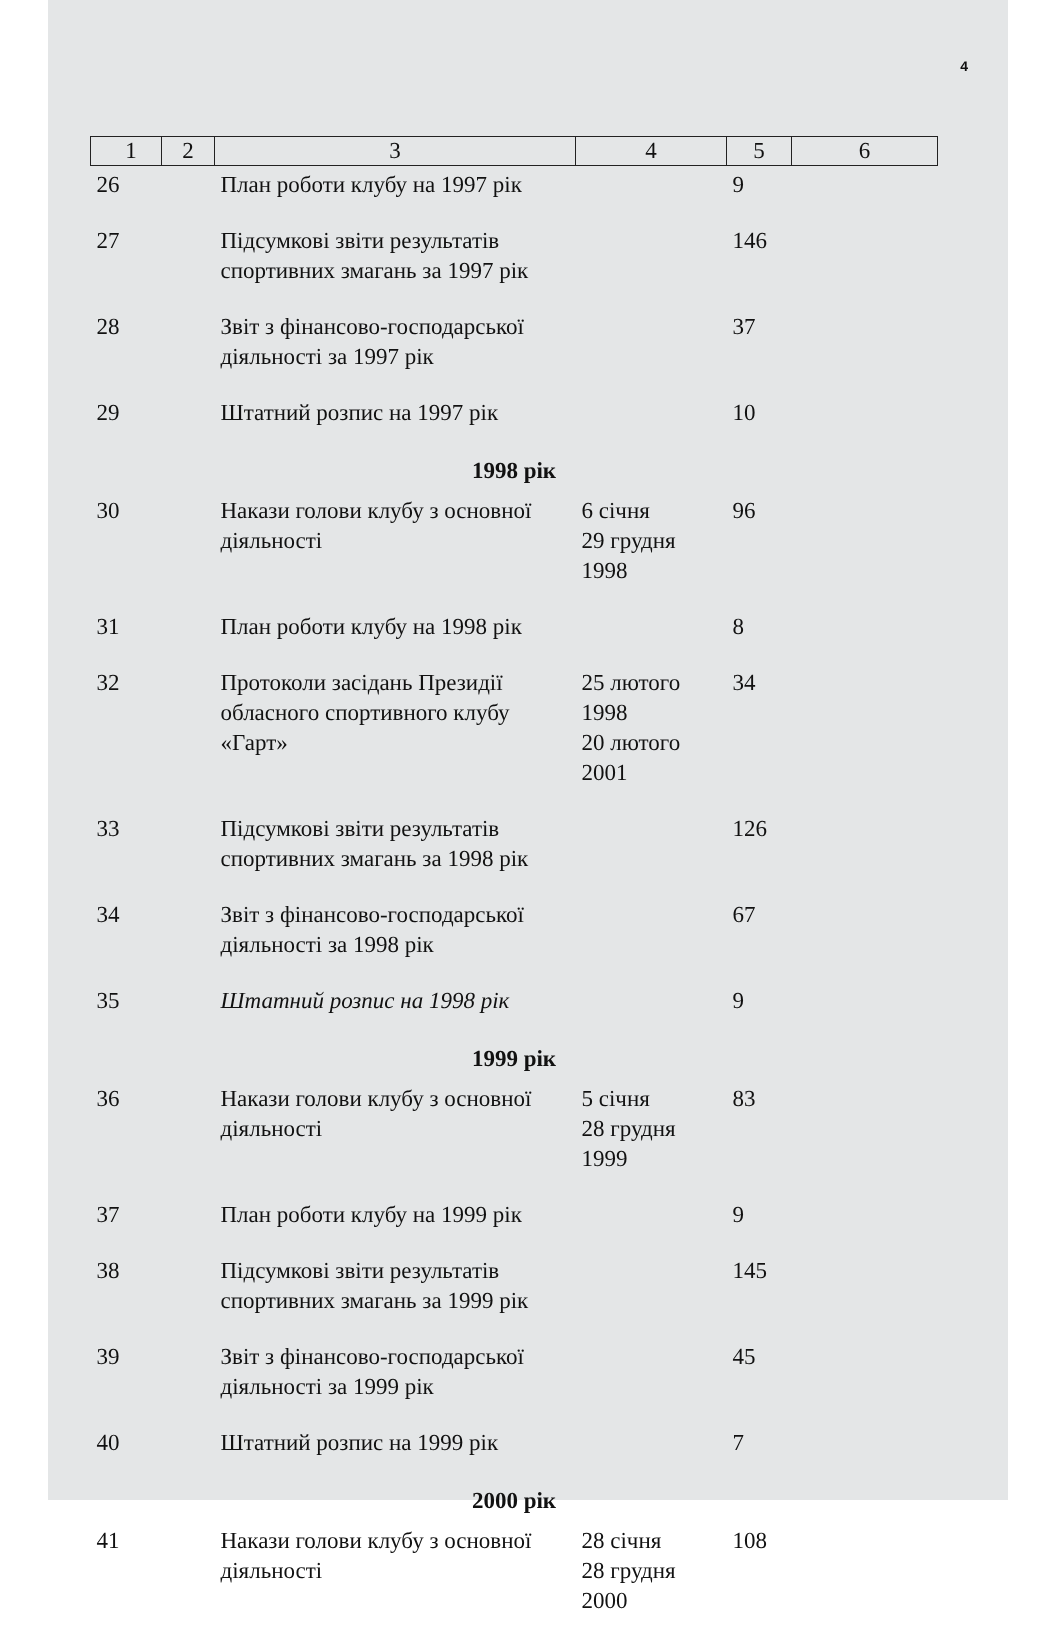4
| 1 | 2 | 3 | 4 | 5 | 6 |
| --- | --- | --- | --- | --- | --- |
| 26 | | План роботи клубу на 1997 рік | | 9 | |
| 27 | | Підсумкові звіти результатів спортивних змагань за 1997 рік | | 146 | |
| 28 | | Звіт з фінансово-господарської діяльності за 1997 рік | | 37 | |
| 29 | | Штатний розпис на 1997 рік | | 10 | |
| 1998 рік | | | | | |
| 30 | | Накази голови клубу з основної діяльності | 6 січня 29 грудня 1998 | 96 | |
| 31 | | План роботи клубу на 1998 рік | | 8 | |
| 32 | | Протоколи засідань Президії обласного спортивного клубу «Гарт» | 25 лютого 1998 20 лютого 2001 | 34 | |
| 33 | | Підсумкові звіти результатів спортивних змагань за 1998 рік | | 126 | |
| 34 | | Звіт з фінансово-господарської діяльності за 1998 рік | | 67 | |
| 35 | | Штатний розпис на 1998 рік | | 9 | |
| 1999 рік | | | | | |
| 36 | | Накази голови клубу з основної діяльності | 5 січня 28 грудня 1999 | 83 | |
| 37 | | План роботи клубу на 1999 рік | | 9 | |
| 38 | | Підсумкові звіти результатів спортивних змагань за 1999 рік | | 145 | |
| 39 | | Звіт з фінансово-господарської діяльності за 1999 рік | | 45 | |
| 40 | | Штатний розпис на 1999 рік | | 7 | |
| 2000 рік | | | | | |
| 41 | | Накази голови клубу з основної діяльності | 28 січня 28 грудня 2000 | 108 | |